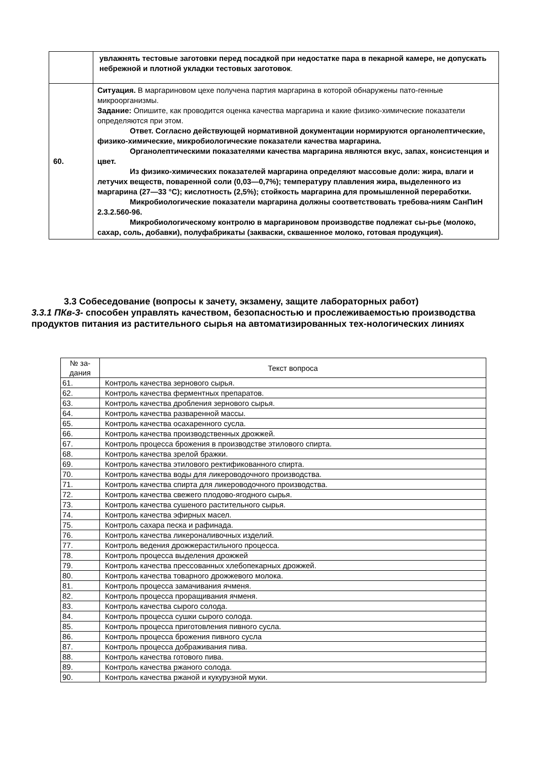| | увлажнять тестовые заготовки перед посадкой при недостатке пара в пекарной камере, не допускать небрежной и плотной укладки тестовых заготовок . |
| 60. | Ситуация. В маргариновом цехе получена партия маргарина в которой обнаружены пато-генные микроорганизмы. Задание: Опишите, как проводится оценка качества маргарина и какие физико-химические показатели определяются при этом. Ответ. Согласно действующей нормативной документации нормируются органолептические, физико-химические, микробиологические показатели качества маргарина. Органолептическими показателями качества маргарина являются вкус, запах, консистенция и цвет. Из физико-химических показателей маргарина определяют массовые доли: жира, влаги и летучих веществ, поваренной соли (0,03—0,7%); температуру плавления жира, выделенного из маргарина (27—33 °С); кислотность (2,5%); стойкость маргарина для промышленной переработки. Микробиологические показатели маргарина должны соответствовать требова-ниям СанПиН 2.3.2.560-96. Микробиологическому контролю в маргариновом производстве подлежат сы-рье (молоко, сахар, соль, добавки), полуфабрикаты (закваски, сквашенное молоко, готовая продукция). |
3.3 Собеседование (вопросы к зачету, экзамену, защите лабораторных работ)
3.3.1 ПКв-3- способен управлять качеством, безопасностью и прослеживаемостью производства продуктов питания из растительного сырья на автоматизированных тех-нологических линиях
| № за- дания | Текст вопроса |
| --- | --- |
| 61. | Контроль качества зернового сырья. |
| 62. | Контроль качества ферментных препаратов. |
| 63. | Контроль качества дробления зернового сырья. |
| 64. | Контроль качества разваренной массы. |
| 65. | Контроль качества осахаренного сусла. |
| 66. | Контроль качества производственных дрожжей. |
| 67. | Контроль процесса брожения в производстве этилового спирта. |
| 68. | Контроль качества зрелой бражки. |
| 69. | Контроль качества этилового ректификованного спирта. |
| 70. | Контроль качества воды для ликероводочного производства. |
| 71. | Контроль качества спирта для ликероводочного производства. |
| 72. | Контроль качества свежего плодово-ягодного сырья. |
| 73. | Контроль качества сушеного растительного сырья. |
| 74. | Контроль качества эфирных масел. |
| 75. | Контроль сахара песка и рафинада. |
| 76. | Контроль качества ликероналивочных изделий. |
| 77. | Контроль ведения дрожжерастильного процесса. |
| 78. | Контроль процесса выделения дрожжей |
| 79. | Контроль качества прессованных хлебопекарных дрожжей. |
| 80. | Контроль качества товарного дрожжевого молока. |
| 81. | Контроль процесса замачивания ячменя. |
| 82. | Контроль процесса проращивания ячменя. |
| 83. | Контроль качества сырого солода. |
| 84. | Контроль процесса сушки сырого солода. |
| 85. | Контроль процесса приготовления пивного сусла. |
| 86. | Контроль процесса брожения пивного сусла |
| 87. | Контроль процесса дображивания пива. |
| 88. | Контроль качества готового пива. |
| 89. | Контроль качества ржаного солода. |
| 90. | Контроль качества ржаной и кукурузной муки. |